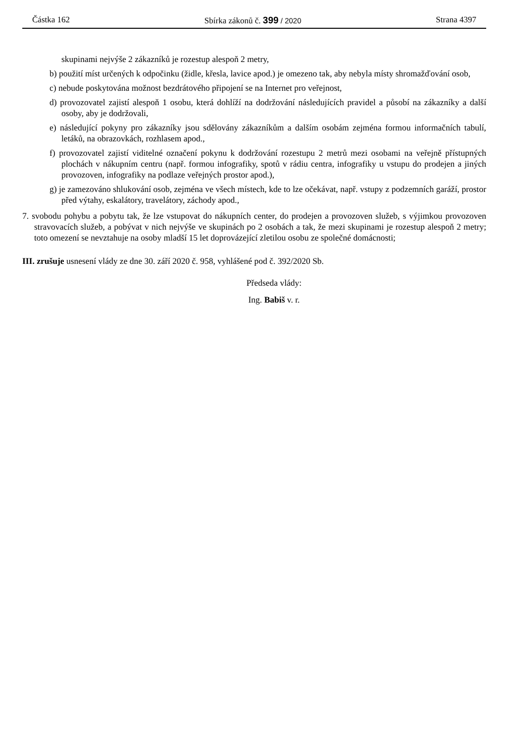Částka 162 Sbírka zákonů č. 399 / 2020 Strana 4397
skupinami nejvýše 2 zákazníků je rozestup alespoň 2 metry,
b) použití míst určených k odpočinku (židle, křesla, lavice apod.) je omezeno tak, aby nebyla místy shromažďování osob,
c) nebude poskytována možnost bezdrátového připojení se na Internet pro veřejnost,
d) provozovatel zajistí alespoň 1 osobu, která dohlíží na dodržování následujících pravidel a působí na zákazníky a další osoby, aby je dodržovali,
e) následující pokyny pro zákazníky jsou sdělovány zákazníkům a dalším osobám zejména formou informačních tabulí, letáků, na obrazovkách, rozhlasem apod.,
f) provozovatel zajistí viditelné označení pokynu k dodržování rozestupu 2 metrů mezi osobami na veřejně přístupných plochách v nákupním centru (např. formou infografiky, spotů v rádiu centra, infografiky u vstupu do prodejen a jiných provozoven, infografiky na podlaze veřejných prostor apod.),
g) je zamezováno shlukování osob, zejména ve všech místech, kde to lze očekávat, např. vstupy z podzemních garáží, prostor před výtahy, eskalátory, travelátory, záchody apod.,
7. svobodu pohybu a pobytu tak, že lze vstupovat do nákupních center, do prodejen a provozoven služeb, s výjimkou provozoven stravovacích služeb, a pobývat v nich nejvýše ve skupinách po 2 osobách a tak, že mezi skupinami je rozestup alespoň 2 metry; toto omezení se nevztahuje na osoby mladší 15 let doprovázející zletilou osobu ze společné domácnosti;
III. zrušuje usnesení vlády ze dne 30. září 2020 č. 958, vyhlášené pod č. 392/2020 Sb.
Předseda vlády:
Ing. Babiš v. r.